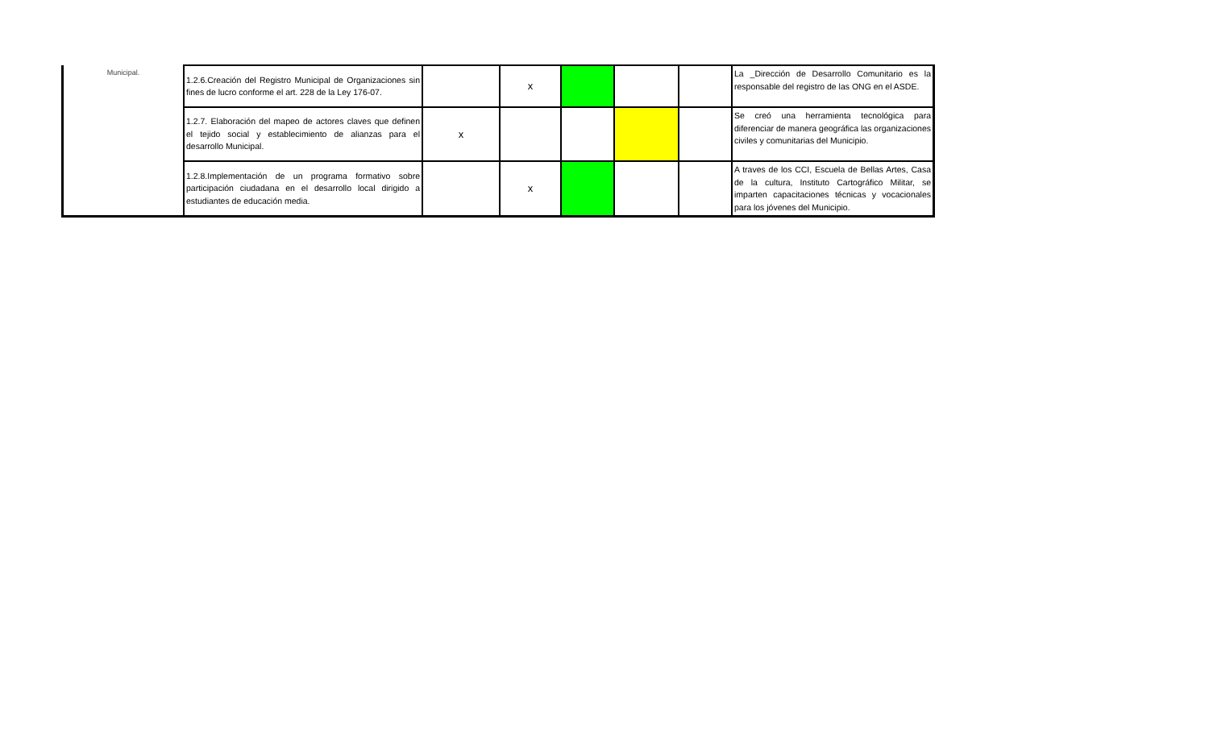| Municipal. | 1.2.6.Creación del Registro Municipal de Organizaciones sin fines de lucro conforme el art. 228 de la Ley 176-07. | | x | | | | La _Dirección de Desarrollo Comunitario es la responsable del registro de las ONG en el ASDE. |
| | 1.2.7. Elaboración del mapeo de actores claves que definen el tejido social y establecimiento de alianzas para el desarrollo Municipal. | x | | | | | Se creó una herramienta tecnológica para diferenciar de manera geográfica las organizaciones civiles y comunitarias del Municipio. |
| | 1.2.8.Implementación de un programa formativo sobre participación ciudadana en el desarrollo local dirigido a estudiantes de educación media. | | x | | | | A traves de los CCI, Escuela de Bellas Artes, Casa de la cultura, Instituto Cartográfico Militar, se imparten capacitaciones técnicas y vocacionales para los jóvenes del Municipio. |